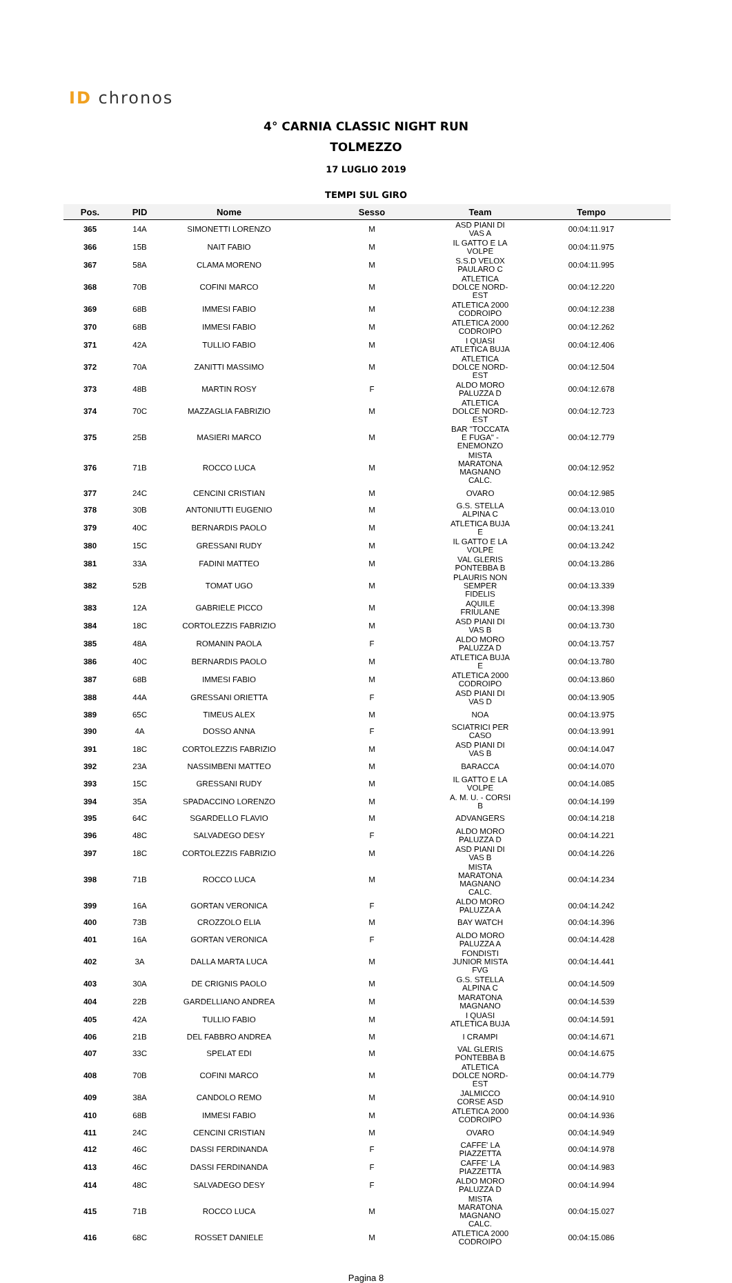ID chronos
4° CARNIA CLASSIC NIGHT RUN
TOLMEZZO
17 LUGLIO 2019
TEMPI SUL GIRO
| Pos. | PID | Nome | Sesso | Team | Tempo |
| --- | --- | --- | --- | --- | --- |
| 365 | 14A | SIMONETTI LORENZO | M | ASD PIANI DI VAS A | 00:04:11.917 |
| 366 | 15B | NAIT FABIO | M | IL GATTO E LA VOLPE | 00:04:11.975 |
| 367 | 58A | CLAMA MORENO | M | S.S.D VELOX PAULARO C | 00:04:11.995 |
| 368 | 70B | COFINI MARCO | M | ATLETICA DOLCE NORD-EST | 00:04:12.220 |
| 369 | 68B | IMMESI FABIO | M | ATLETICA 2000 CODROIPO | 00:04:12.238 |
| 370 | 68B | IMMESI FABIO | M | ATLETICA 2000 CODROIPO | 00:04:12.262 |
| 371 | 42A | TULLIO FABIO | M | I QUASI ATLETICA BUJA | 00:04:12.406 |
| 372 | 70A | ZANITTI MASSIMO | M | ATLETICA DOLCE NORD-EST | 00:04:12.504 |
| 373 | 48B | MARTIN ROSY | F | ALDO MORO PALUZZA D | 00:04:12.678 |
| 374 | 70C | MAZZAGLIA FABRIZIO | M | ATLETICA DOLCE NORD-EST | 00:04:12.723 |
| 375 | 25B | MASIERI MARCO | M | BAR "TOCCATA E FUGA" - ENEMONZO | 00:04:12.779 |
| 376 | 71B | ROCCO LUCA | M | MISTA MARATONA MAGNANO CALC. | 00:04:12.952 |
| 377 | 24C | CENCINI CRISTIAN | M | OVARO | 00:04:12.985 |
| 378 | 30B | ANTONIUTTI EUGENIO | M | G.S. STELLA ALPINA C | 00:04:13.010 |
| 379 | 40C | BERNARDIS PAOLO | M | ATLETICA BUJA E | 00:04:13.241 |
| 380 | 15C | GRESSANI RUDY | M | IL GATTO E LA VOLPE | 00:04:13.242 |
| 381 | 33A | FADINI MATTEO | M | VAL GLERIS PONTEBBA B | 00:04:13.286 |
| 382 | 52B | TOMAT UGO | M | PLAURIS NON SEMPER FIDELIS | 00:04:13.339 |
| 383 | 12A | GABRIELE PICCO | M | AQUILE FRIULANE | 00:04:13.398 |
| 384 | 18C | CORTOLEZZIS FABRIZIO | M | ASD PIANI DI VAS B | 00:04:13.730 |
| 385 | 48A | ROMANIN PAOLA | F | ALDO MORO PALUZZA D | 00:04:13.757 |
| 386 | 40C | BERNARDIS PAOLO | M | ATLETICA BUJA E | 00:04:13.780 |
| 387 | 68B | IMMESI FABIO | M | ATLETICA 2000 CODROIPO | 00:04:13.860 |
| 388 | 44A | GRESSANI ORIETTA | F | ASD PIANI DI VAS D | 00:04:13.905 |
| 389 | 65C | TIMEUS ALEX | M | NOA | 00:04:13.975 |
| 390 | 4A | DOSSO ANNA | F | SCIATRICI PER CASO | 00:04:13.991 |
| 391 | 18C | CORTOLEZZIS FABRIZIO | M | ASD PIANI DI VAS B | 00:04:14.047 |
| 392 | 23A | NASSIMBENI MATTEO | M | BARACCA | 00:04:14.070 |
| 393 | 15C | GRESSANI RUDY | M | IL GATTO E LA VOLPE | 00:04:14.085 |
| 394 | 35A | SPADACCINO LORENZO | M | A. M. U. - CORSI B | 00:04:14.199 |
| 395 | 64C | SGARDELLO FLAVIO | M | ADVANGERS | 00:04:14.218 |
| 396 | 48C | SALVADEGO DESY | F | ALDO MORO PALUZZA D | 00:04:14.221 |
| 397 | 18C | CORTOLEZZIS FABRIZIO | M | ASD PIANI DI VAS B | 00:04:14.226 |
| 398 | 71B | ROCCO LUCA | M | MISTA MARATONA MAGNANO CALC. | 00:04:14.234 |
| 399 | 16A | GORTAN VERONICA | F | ALDO MORO PALUZZA A | 00:04:14.242 |
| 400 | 73B | CROZZOLO ELIA | M | BAY WATCH | 00:04:14.396 |
| 401 | 16A | GORTAN VERONICA | F | ALDO MORO PALUZZA A | 00:04:14.428 |
| 402 | 3A | DALLA MARTA LUCA | M | FONDISTI JUNIOR MISTA FVG | 00:04:14.441 |
| 403 | 30A | DE CRIGNIS PAOLO | M | G.S. STELLA ALPINA C | 00:04:14.509 |
| 404 | 22B | GARDELLIANO ANDREA | M | MARATONA MAGNANO | 00:04:14.539 |
| 405 | 42A | TULLIO FABIO | M | I QUASI ATLETICA BUJA | 00:04:14.591 |
| 406 | 21B | DEL FABBRO ANDREA | M | I CRAMPI | 00:04:14.671 |
| 407 | 33C | SPELAT EDI | M | VAL GLERIS PONTEBBA B | 00:04:14.675 |
| 408 | 70B | COFINI MARCO | M | ATLETICA DOLCE NORD-EST | 00:04:14.779 |
| 409 | 38A | CANDOLO REMO | M | JALMICCO CORSE ASD | 00:04:14.910 |
| 410 | 68B | IMMESI FABIO | M | ATLETICA 2000 CODROIPO | 00:04:14.936 |
| 411 | 24C | CENCINI CRISTIAN | M | OVARO | 00:04:14.949 |
| 412 | 46C | DASSI FERDINANDA | F | CAFFE' LA PIAZZETTA | 00:04:14.978 |
| 413 | 46C | DASSI FERDINANDA | F | CAFFE' LA PIAZZETTA | 00:04:14.983 |
| 414 | 48C | SALVADEGO DESY | F | ALDO MORO PALUZZA D | 00:04:14.994 |
| 415 | 71B | ROCCO LUCA | M | MISTA MARATONA MAGNANO CALC. | 00:04:15.027 |
| 416 | 68C | ROSSET DANIELE | M | ATLETICA 2000 CODROIPO | 00:04:15.086 |
Pagina 8